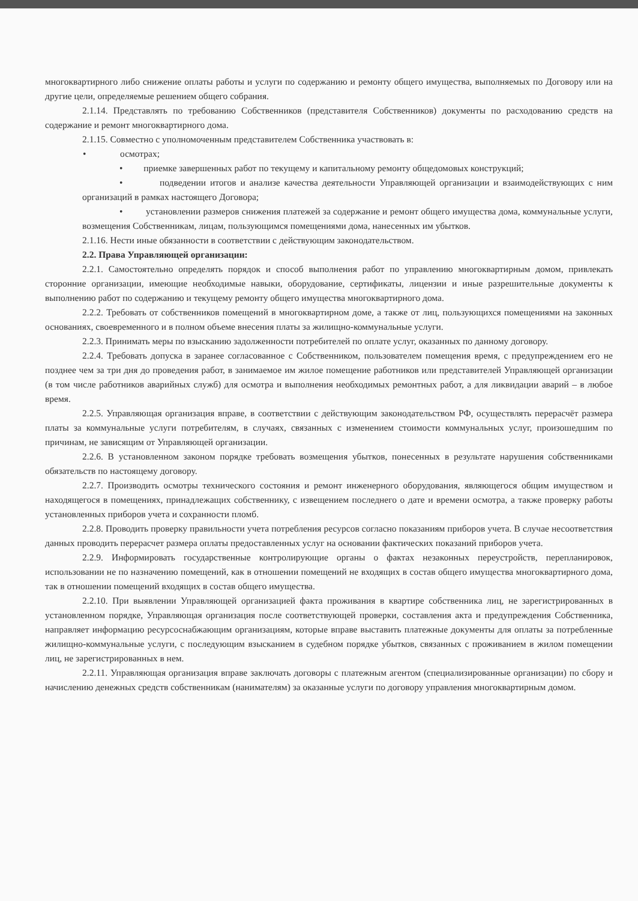многоквартирного либо снижение оплаты работы и услуги по содержанию и ремонту общего имущества, выполняемых по Договору или на другие цели, определяемые решением общего собрания.
2.1.14. Представлять по требованию Собственников (представителя Собственников) документы по расходованию средств на содержание и ремонт многоквартирного дома.
2.1.15. Совместно с уполномоченным представителем Собственника участвовать в:
• осмотрах;
• приемке завершенных работ по текущему и капитальному ремонту общедомовых конструкций;
• подведении итогов и анализе качества деятельности Управляющей организации и взаимодействующих с ним организаций в рамках настоящего Договора;
• установлении размеров снижения платежей за содержание и ремонт общего имущества дома, коммунальные услуги, возмещения Собственникам, лицам, пользующимся помещениями дома, нанесенных им убытков.
2.1.16. Нести иные обязанности в соответствии с действующим законодательством.
2.2. Права Управляющей организации:
2.2.1. Самостоятельно определять порядок и способ выполнения работ по управлению многоквартирным домом, привлекать сторонние организации, имеющие необходимые навыки, оборудование, сертификаты, лицензии и иные разрешительные документы к выполнению работ по содержанию и текущему ремонту общего имущества многоквартирного дома.
2.2.2. Требовать от собственников помещений в многоквартирном доме, а также от лиц, пользующихся помещениями на законных основаниях, своевременного и в полном объеме внесения платы за жилищно-коммунальные услуги.
2.2.3. Принимать меры по взысканию задолженности потребителей по оплате услуг, оказанных по данному договору.
2.2.4. Требовать допуска в заранее согласованное с Собственником, пользователем помещения время, с предупреждением его не позднее чем за три дня до проведения работ, в занимаемое им жилое помещение работников или представителей Управляющей организации (в том числе работников аварийных служб) для осмотра и выполнения необходимых ремонтных работ, а для ликвидации аварий – в любое время.
2.2.5. Управляющая организация вправе, в соответствии с действующим законодательством РФ, осуществлять перерасчёт размера платы за коммунальные услуги потребителям, в случаях, связанных с изменением стоимости коммунальных услуг, произошедшим по причинам, не зависящим от Управляющей организации.
2.2.6. В установленном законом порядке требовать возмещения убытков, понесенных в результате нарушения собственниками обязательств по настоящему договору.
2.2.7. Производить осмотры технического состояния и ремонт инженерного оборудования, являющегося общим имуществом и находящегося в помещениях, принадлежащих собственнику, с извещением последнего о дате и времени осмотра, а также проверку работы установленных приборов учета и сохранности пломб.
2.2.8. Проводить проверку правильности учета потребления ресурсов согласно показаниям приборов учета. В случае несоответствия данных проводить перерасчет размера оплаты предоставленных услуг на основании фактических показаний приборов учета.
2.2.9. Информировать государственные контролирующие органы о фактах незаконных переустройств, перепланировок, использовании не по назначению помещений, как в отношении помещений не входящих в состав общего имущества многоквартирного дома, так в отношении помещений входящих в состав общего имущества.
2.2.10. При выявлении Управляющей организацией факта проживания в квартире собственника лиц, не зарегистрированных в установленном порядке, Управляющая организация после соответствующей проверки, составления акта и предупреждения Собственника, направляет информацию ресурсоснабжающим организациям, которые вправе выставить платежные документы для оплаты за потребленные жилищно-коммунальные услуги, с последующим взысканием в судебном порядке убытков, связанных с проживанием в жилом помещении лиц, не зарегистрированных в нем.
2.2.11. Управляющая организация вправе заключать договоры с платежным агентом (специализированные организации) по сбору и начислению денежных средств собственникам (нанимателям) за оказанные услуги по договору управления многоквартирным домом.